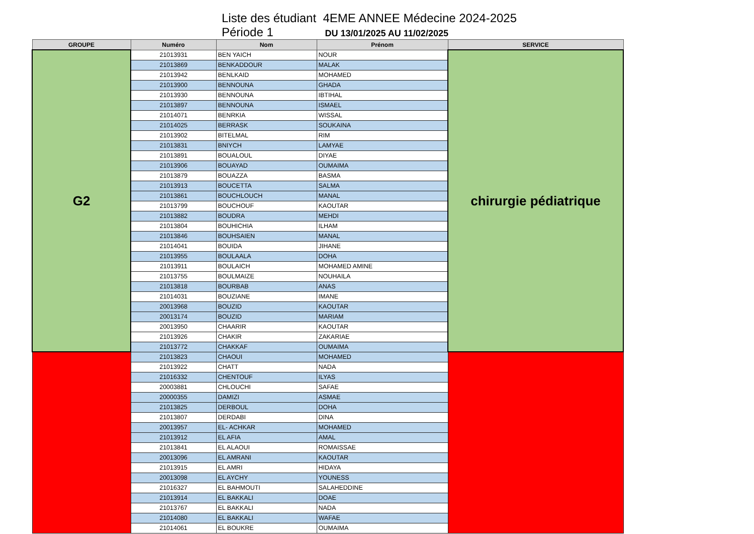Liste des étudiant 4EME ANNEE Médecine 2024-2025
Période 1 DU 13/01/2025 AU 11/02/2025
| GROUPE | Numéro | Nom | Prénom | SERVICE |
| --- | --- | --- | --- | --- |
| G2 | 21013931 | BEN YAICH | NOUR | chirurgie pédiatrique |
| | 21013869 | BENKADDOUR | MALAK | |
| | 21013942 | BENLKAID | MOHAMED | |
| | 21013900 | BENNOUNA | GHADA | |
| | 21013930 | BENNOUNA | IBTIHAL | |
| | 21013897 | BENNOUNA | ISMAEL | |
| | 21014071 | BENRKIA | WISSAL | |
| | 21014025 | BERRASK | SOUKAINA | |
| | 21013902 | BITELMAL | RIM | |
| | 21013831 | BNIYCH | LAMYAE | |
| | 21013891 | BOUALOUL | DIYAE | |
| | 21013906 | BOUAYAD | OUMAIMA | |
| | 21013879 | BOUAZZA | BASMA | |
| | 21013913 | BOUCETTA | SALMA | |
| | 21013861 | BOUCHLOUCH | MANAL | |
| | 21013799 | BOUCHOUF | KAOUTAR | |
| | 21013882 | BOUDRA | MEHDI | |
| | 21013804 | BOUHICHIA | ILHAM | |
| | 21013846 | BOUHSAIEN | MANAL | |
| | 21014041 | BOUIDA | JIHANE | |
| | 21013955 | BOULAALA | DOHA | |
| | 21013911 | BOULAICH | MOHAMED AMINE | |
| | 21013755 | BOULMAIZE | NOUHAILA | |
| | 21013818 | BOURBAB | ANAS | |
| | 21014031 | BOUZIANE | IMANE | |
| | 20013968 | BOUZID | KAOUTAR | |
| | 20013174 | BOUZID | MARIAM | |
| | 20013950 | CHAARIR | KAOUTAR | |
| | 21013926 | CHAKIR | ZAKARIAE | |
| | 21013772 | CHAKKAF | OUMAIMA | |
| | 21013823 | CHAOUI | MOHAMED | |
| | 21013922 | CHATT | NADA | |
| | 21016332 | CHENTOUF | ILYAS | |
| | 20003881 | CHLOUCHI | SAFAE | |
| | 20000355 | DAMIZI | ASMAE | |
| | 21013825 | DERBOUL | DOHA | |
| | 21013807 | DERDABI | DINA | |
| | 20013957 | EL- ACHKAR | MOHAMED | |
| | 21013912 | EL AFIA | AMAL | |
| | 21013841 | EL ALAOUI | ROMAISSAE | |
| | 20013096 | EL AMRANI | KAOUTAR | |
| | 21013915 | EL AMRI | HIDAYA | |
| | 20013098 | EL AYCHY | YOUNESS | |
| | 21016327 | EL BAHMOUTI | SALAHEDDINE | |
| | 21013914 | EL BAKKALI | DOAE | |
| | 21013767 | EL BAKKALI | NADA | |
| | 21014080 | EL BAKKALI | WAFAE | |
| | 21014061 | EL BOUKRE | OUMAIMA | |